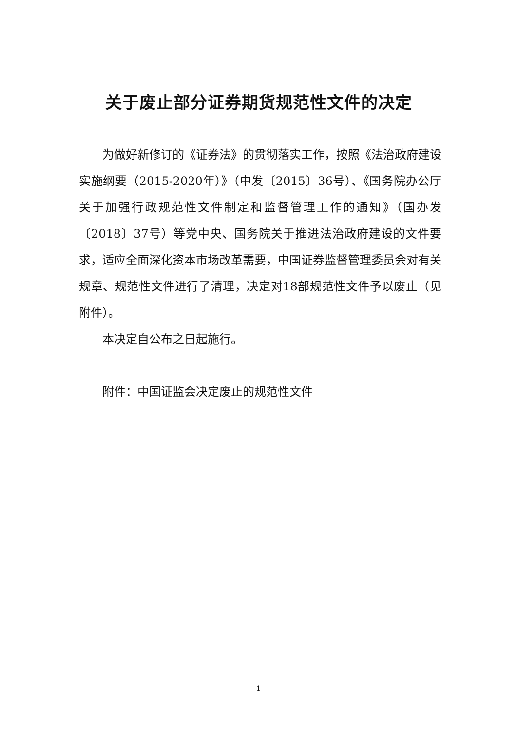关于废止部分证券期货规范性文件的决定
为做好新修订的《证券法》的贯彻落实工作，按照《法治政府建设实施纲要（2015-2020年）》（中发〔2015〕36号）、《国务院办公厅关于加强行政规范性文件制定和监督管理工作的通知》（国办发〔2018〕37号）等党中央、国务院关于推进法治政府建设的文件要求，适应全面深化资本市场改革需要，中国证券监督管理委员会对有关规章、规范性文件进行了清理，决定对18部规范性文件予以废止（见附件）。
本决定自公布之日起施行。
附件：中国证监会决定废止的规范性文件
1